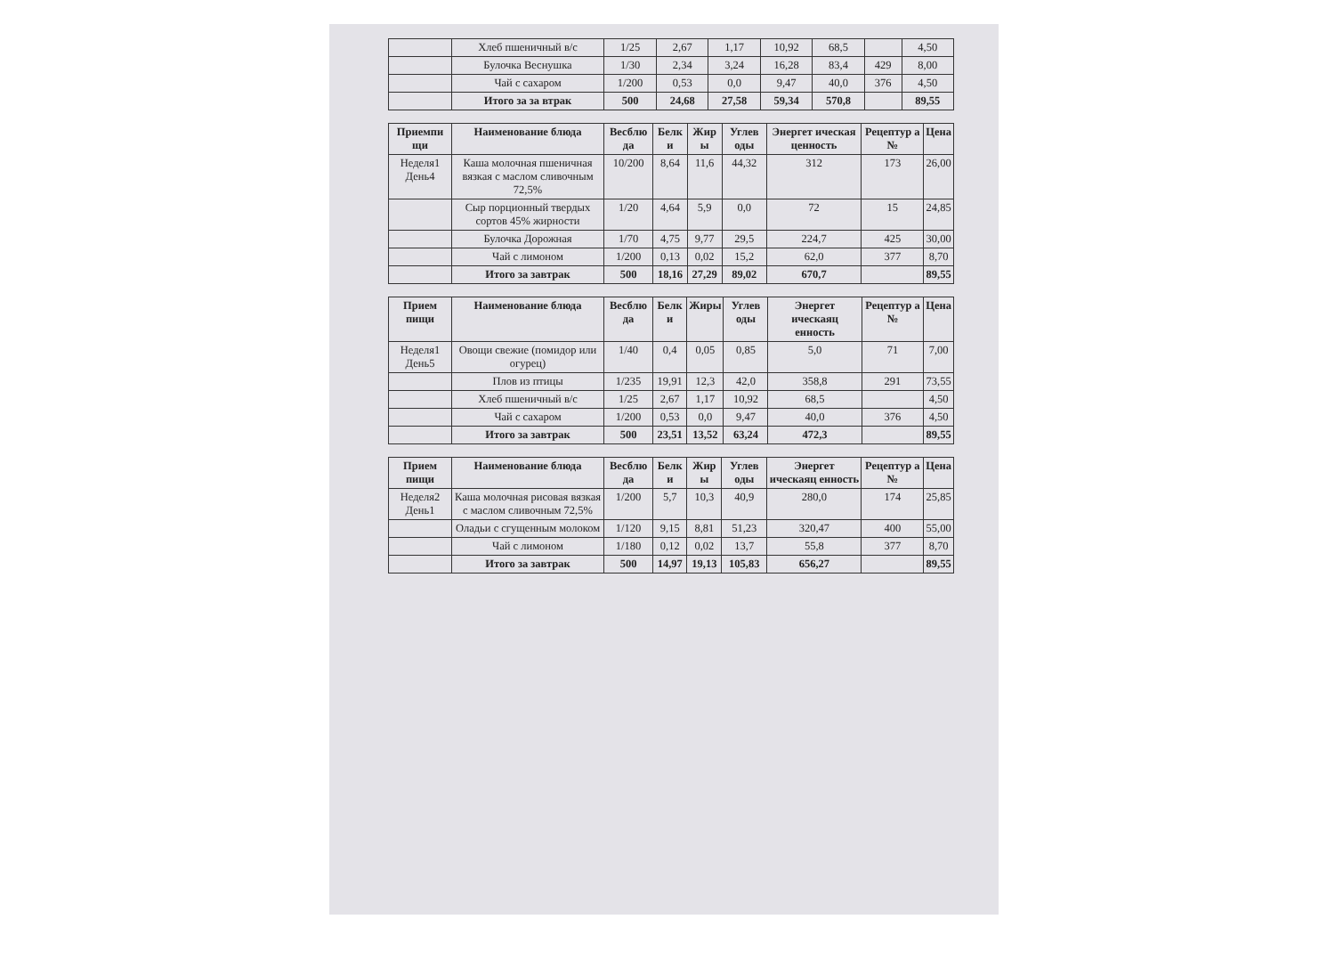| | Хлеб пшеничный в/с | 1/25 | 2,67 | 1,17 | 10,92 | 68,5 | | 4,50 |
| | Булочка Веснушка | 1/30 | 2,34 | 3,24 | 16,28 | 83,4 | 429 | 8,00 |
| | Чай с сахаром | 1/200 | 0,53 | 0,0 | 9,47 | 40,0 | 376 | 4,50 |
| | Итого за за втрак | 500 | 24,68 | 27,58 | 59,34 | 570,8 | | 89,55 |
| Приемпи щи | Наименование блюда | Весблю да | Белк и | Жир ы | Углев оды | Энергет ическая ценность | Рецептур а № | Цена |
| --- | --- | --- | --- | --- | --- | --- | --- | --- |
| Неделя1 День4 | Каша молочная пшеничная вязкая с маслом сливочным 72,5% | 10/200 | 8,64 | 11,6 | 44,32 | 312 | 173 | 26,00 |
| | Сыр порционный твердых сортов 45% жирности | 1/20 | 4,64 | 5,9 | 0,0 | 72 | 15 | 24,85 |
| | Булочка Дорожная | 1/70 | 4,75 | 9,77 | 29,5 | 224,7 | 425 | 30,00 |
| | Чай с лимоном | 1/200 | 0,13 | 0,02 | 15,2 | 62,0 | 377 | 8,70 |
| | Итого за завтрак | 500 | 18,16 | 27,29 | 89,02 | 670,7 | | 89,55 |
| Прием пищи | Наименование блюда | Весблю да | Белк и | Жиры | Углев оды | Энергет ическаяц енность | Рецептур а № | Цена |
| --- | --- | --- | --- | --- | --- | --- | --- | --- |
| Неделя1 День5 | Овощи свежие (помидор или огурец) | 1/40 | 0,4 | 0,05 | 0,85 | 5,0 | 71 | 7,00 |
| | Плов из птицы | 1/235 | 19,91 | 12,3 | 42,0 | 358,8 | 291 | 73,55 |
| | Хлеб пшеничный в/с | 1/25 | 2,67 | 1,17 | 10,92 | 68,5 | | 4,50 |
| | Чай с сахаром | 1/200 | 0,53 | 0,0 | 9,47 | 40,0 | 376 | 4,50 |
| | Итого за завтрак | 500 | 23,51 | 13,52 | 63,24 | 472,3 | | 89,55 |
| Прием пищи | Наименование блюда | Весблю да | Белк и | Жир ы | Углев оды | Энергет ическаяц енность | Рецептур а № | Цена |
| --- | --- | --- | --- | --- | --- | --- | --- | --- |
| Неделя2 День1 | Каша молочная рисовая вязкая с маслом сливочным 72,5% | 1/200 | 5,7 | 10,3 | 40,9 | 280,0 | 174 | 25,85 |
| | Оладьи с сгущенным молоком | 1/120 | 9,15 | 8,81 | 51,23 | 320,47 | 400 | 55,00 |
| | Чай с лимоном | 1/180 | 0,12 | 0,02 | 13,7 | 55,8 | 377 | 8,70 |
| | Итого за завтрак | 500 | 14,97 | 19,13 | 105,83 | 656,27 | | 89,55 |